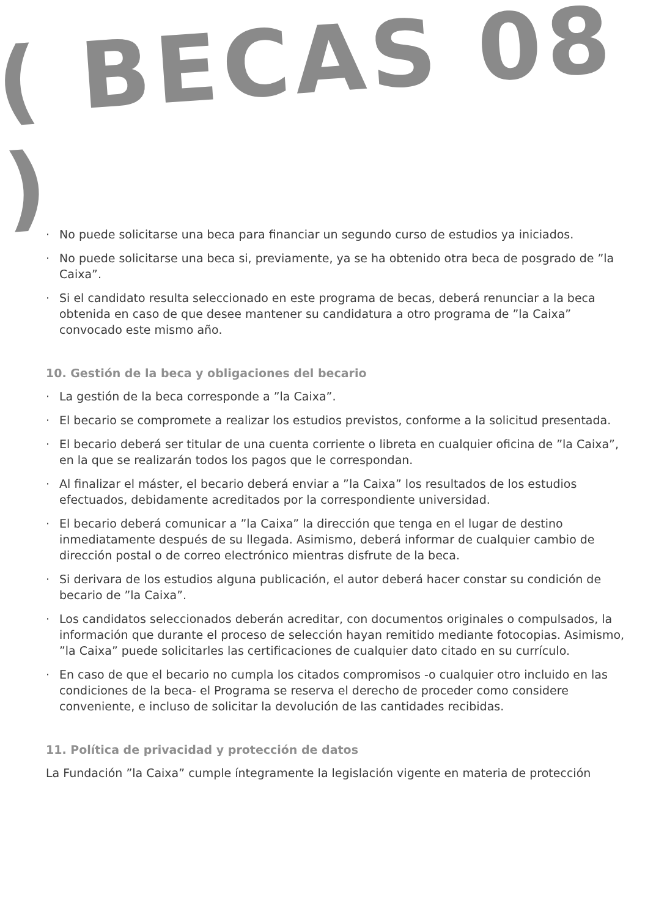( BECAS 08 )
· No puede solicitarse una beca para financiar un segundo curso de estudios ya iniciados.
· No puede solicitarse una beca si, previamente, ya se ha obtenido otra beca de posgrado de ”la Caixa”.
· Si el candidato resulta seleccionado en este programa de becas, deberá renunciar a la beca obtenida en caso de que desee mantener su candidatura a otro programa de ”la Caixa” convocado este mismo año.
10. Gestión de la beca y obligaciones del becario
· La gestión de la beca corresponde a ”la Caixa”.
· El becario se compromete a realizar los estudios previstos, conforme a la solicitud presentada.
· El becario deberá ser titular de una cuenta corriente o libreta en cualquier oficina de ”la Caixa”, en la que se realizarán todos los pagos que le correspondan.
· Al finalizar el máster, el becario deberá enviar a ”la Caixa” los resultados de los estudios efectuados, debidamente acreditados por la correspondiente universidad.
· El becario deberá comunicar a ”la Caixa” la dirección que tenga en el lugar de destino inmediatamente después de su llegada. Asimismo, deberá informar de cualquier cambio de dirección postal o de correo electrónico mientras disfrute de la beca.
· Si derivara de los estudios alguna publicación, el autor deberá hacer constar su condición de becario de ”la Caixa”.
· Los candidatos seleccionados deberán acreditar, con documentos originales o compulsados, la información que durante el proceso de selección hayan remitido mediante fotocopias. Asimismo, ”la Caixa” puede solicitarles las certificaciones de cualquier dato citado en su currículo.
· En caso de que el becario no cumpla los citados compromisos -o cualquier otro incluido en las condiciones de la beca- el Programa se reserva el derecho de proceder como considere conveniente, e incluso de solicitar la devolución de las cantidades recibidas.
11. Política de privacidad y protección de datos
La Fundación ”la Caixa” cumple íntegramente la legislación vigente en materia de protección